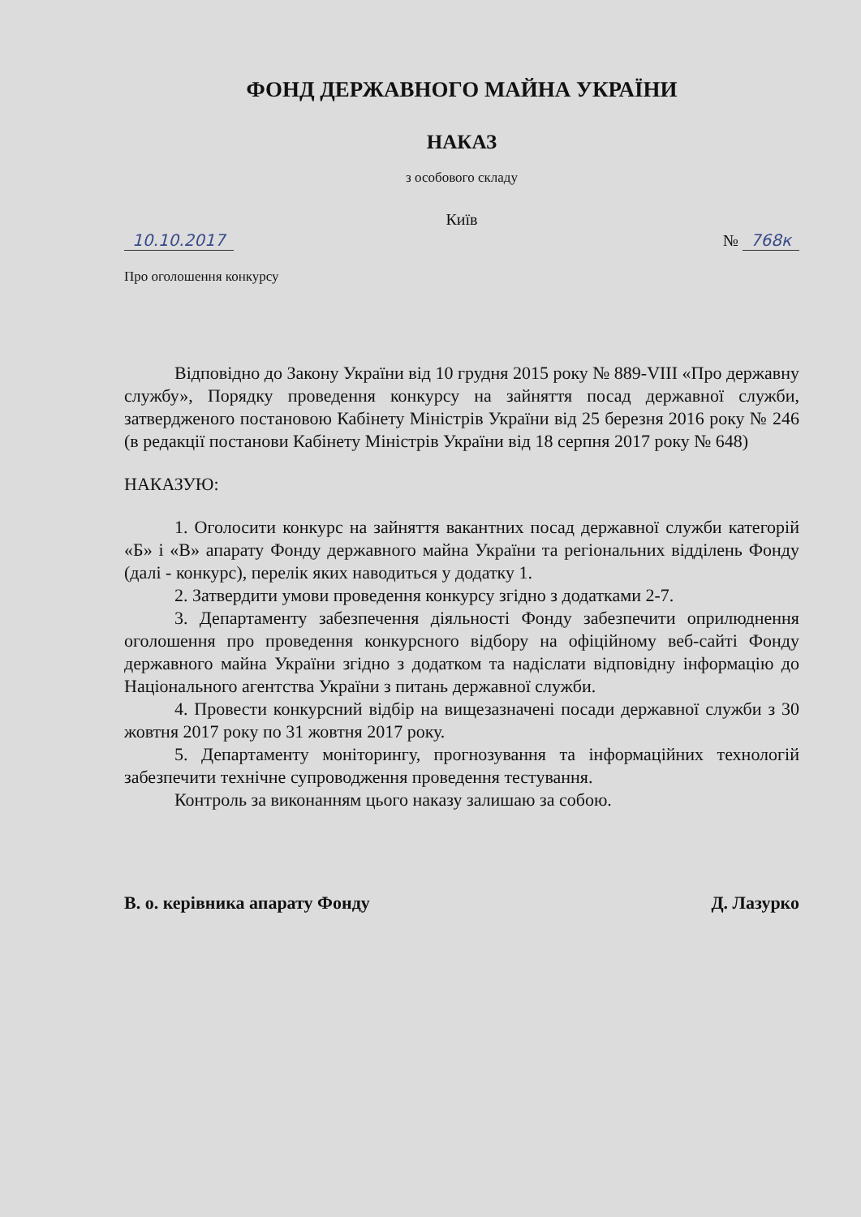ФОНД ДЕРЖАВНОГО МАЙНА УКРАЇНИ
НАКАЗ
з особового складу
Київ
10.10.2017 № 768к
Про оголошення конкурсу
Відповідно до Закону України від 10 грудня 2015 року № 889-VIII «Про державну службу», Порядку проведення конкурсу на зайняття посад державної служби, затвердженого постановою Кабінету Міністрів України від 25 березня 2016 року № 246 (в редакції постанови Кабінету Міністрів України від 18 серпня 2017 року № 648)
НАКАЗУЮ:
1. Оголосити конкурс на зайняття вакантних посад державної служби категорій «Б» і «В» апарату Фонду державного майна України та регіональних відділень Фонду (далі - конкурс), перелік яких наводиться у додатку 1.
2. Затвердити умови проведення конкурсу згідно з додатками 2-7.
3. Департаменту забезпечення діяльності Фонду забезпечити оприлюднення оголошення про проведення конкурсного відбору на офіційному веб-сайті Фонду державного майна України згідно з додатком та надіслати відповідну інформацію до Національного агентства України з питань державної служби.
4. Провести конкурсний відбір на вищезазначені посади державної служби з 30 жовтня 2017 року по 31 жовтня 2017 року.
5. Департаменту моніторингу, прогнозування та інформаційних технологій забезпечити технічне супроводження проведення тестування.
Контроль за виконанням цього наказу залишаю за собою.
В. о. керівника апарату Фонду Д. Лазурко